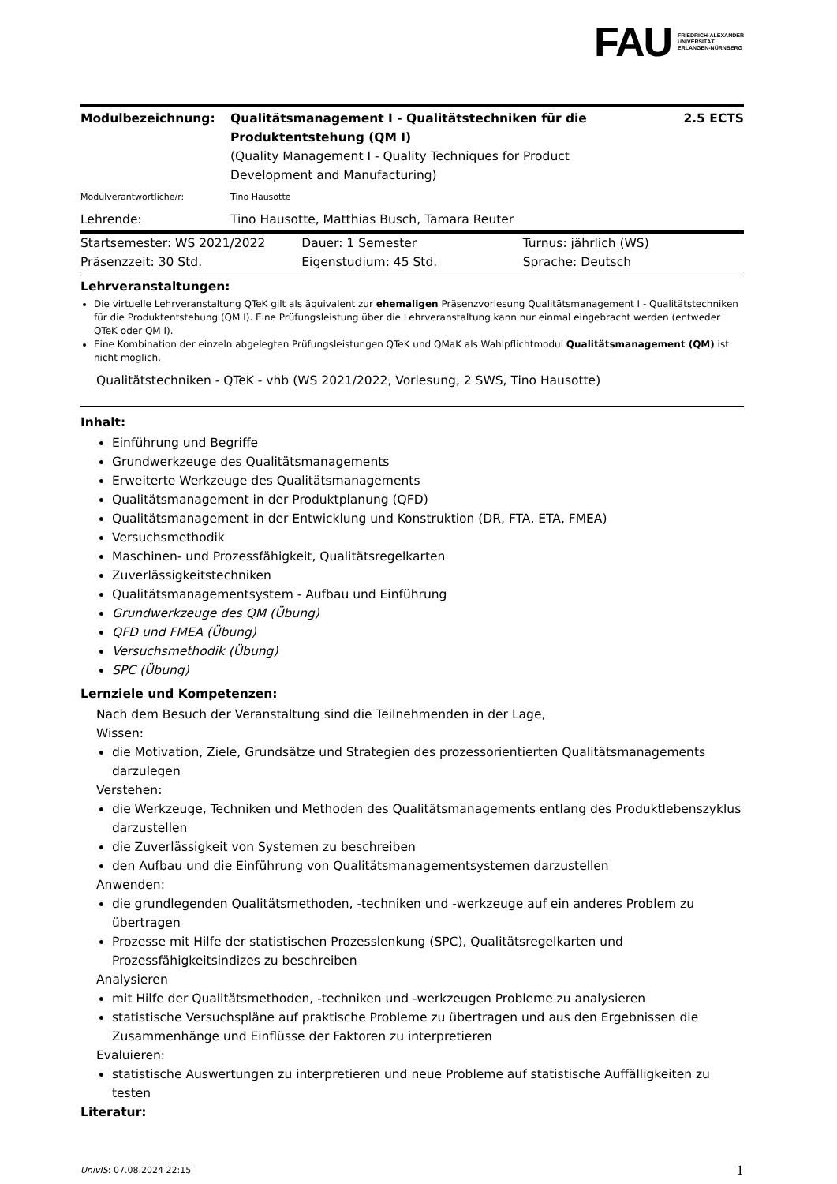FAU FRIEDRICH-ALEXANDER
UNIVERSITÄT
ERLANGEN-NÜRNBERG
| Modulbezeichnung: | Qualitätsmanagement I - Qualitätstechniken für die Produktentstehung (QM I) (Quality Management I - Quality Techniques for Product Development and Manufacturing) | 2.5 ECTS |
| Modulverantwortliche/r: | Tino Hausotte | |
| Lehrende: | Tino Hausotte, Matthias Busch, Tamara Reuter | |
| Startsemester: WS 2021/2022 | Dauer: 1 Semester | Turnus: jährlich (WS) |
| Präsenzzeit: 30 Std. | Eigenstudium: 45 Std. | Sprache: Deutsch |
Lehrveranstaltungen:
Die virtuelle Lehrveranstaltung QTeK gilt als äquivalent zur ehemaligen Präsenzvorlesung Qualitätsmanagement I - Qualitätstechniken für die Produktentstehung (QM I). Eine Prüfungsleistung über die Lehrveranstaltung kann nur einmal eingebracht werden (entweder QTeK oder QM I).
Eine Kombination der einzeln abgelegten Prüfungsleistungen QTeK und QMaK als Wahlpflichtmodul Qualitätsmanagement (QM) ist nicht möglich.
Qualitätstechniken - QTeK - vhb (WS 2021/2022, Vorlesung, 2 SWS, Tino Hausotte)
Inhalt:
Einführung und Begriffe
Grundwerkzeuge des Qualitätsmanagements
Erweiterte Werkzeuge des Qualitätsmanagements
Qualitätsmanagement in der Produktplanung (QFD)
Qualitätsmanagement in der Entwicklung und Konstruktion (DR, FTA, ETA, FMEA)
Versuchsmethodik
Maschinen- und Prozessfähigkeit, Qualitätsregelkarten
Zuverlässigkeitstechniken
Qualitätsmanagementsystem - Aufbau und Einführung
Grundwerkzeuge des QM (Übung)
QFD und FMEA (Übung)
Versuchsmethodik (Übung)
SPC (Übung)
Lernziele und Kompetenzen:
Nach dem Besuch der Veranstaltung sind die Teilnehmenden in der Lage,
Wissen:
die Motivation, Ziele, Grundsätze und Strategien des prozessorientierten Qualitätsmanagements darzulegen
Verstehen:
die Werkzeuge, Techniken und Methoden des Qualitätsmanagements entlang des Produktlebenszyklus darzustellen
die Zuverlässigkeit von Systemen zu beschreiben
den Aufbau und die Einführung von Qualitätsmanagementsystemen darzustellen
Anwenden:
die grundlegenden Qualitätsmethoden, -techniken und -werkzeuge auf ein anderes Problem zu übertragen
Prozesse mit Hilfe der statistischen Prozesslenkung (SPC), Qualitätsregelkarten und Prozessfähigkeitsindizes zu beschreiben
Analysieren
mit Hilfe der Qualitätsmethoden, -techniken und -werkzeugen Probleme zu analysieren
statistische Versuchspläne auf praktische Probleme zu übertragen und aus den Ergebnissen die Zusammenhänge und Einflüsse der Faktoren zu interpretieren
Evaluieren:
statistische Auswertungen zu interpretieren und neue Probleme auf statistische Auffälligkeiten zu testen
Literatur:
UnivIS: 07.08.2024 22:15 1